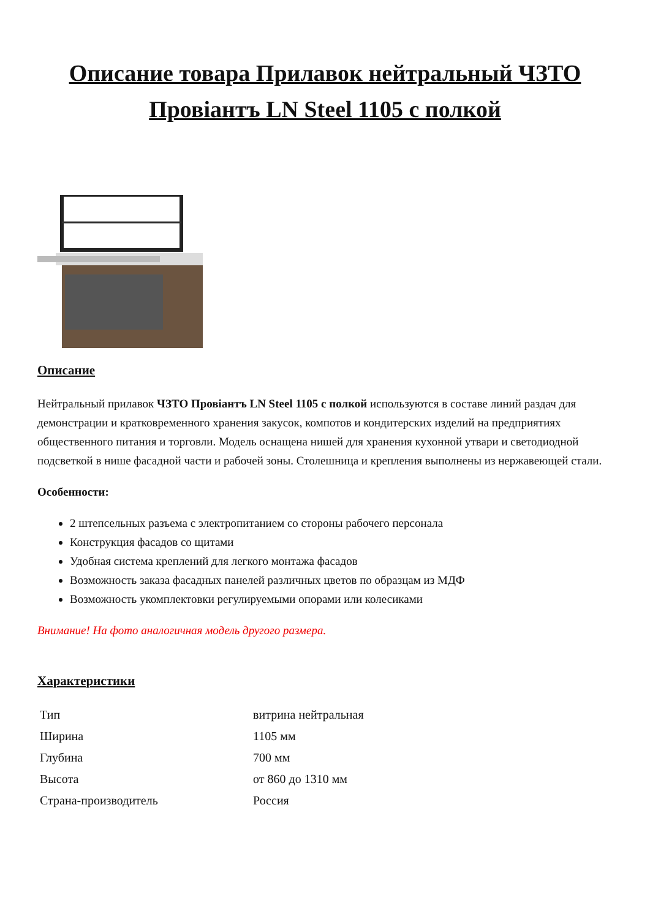Описание товара Прилавок нейтральный ЧЗТО Провіантъ LN Steel 1105 с полкой
Описание
Нейтральный прилавок ЧЗТО Провіантъ LN Steel 1105 с полкой используются в составе линий раздач для демонстрации и кратковременного хранения закусок, компотов и кондитерских изделий на предприятиях общественного питания и торговли. Модель оснащена нишей для хранения кухонной утвари и светодиодной подсветкой в нише фасадной части и рабочей зоны. Столешница и крепления выполнены из нержавеющей стали.
Особенности:
2 штепсельных разъема с электропитанием со стороны рабочего персонала
Конструкция фасадов со щитами
Удобная система креплений для легкого монтажа фасадов
Возможность заказа фасадных панелей различных цветов по образцам из МДФ
Возможность укомплектовки регулируемыми опорами или колесиками
Внимание! На фото аналогичная модель другого размера.
Характеристики
| Тип | витрина нейтральная |
| Ширина | 1105 мм |
| Глубина | 700 мм |
| Высота | от 860 до 1310 мм |
| Страна-производитель | Россия |